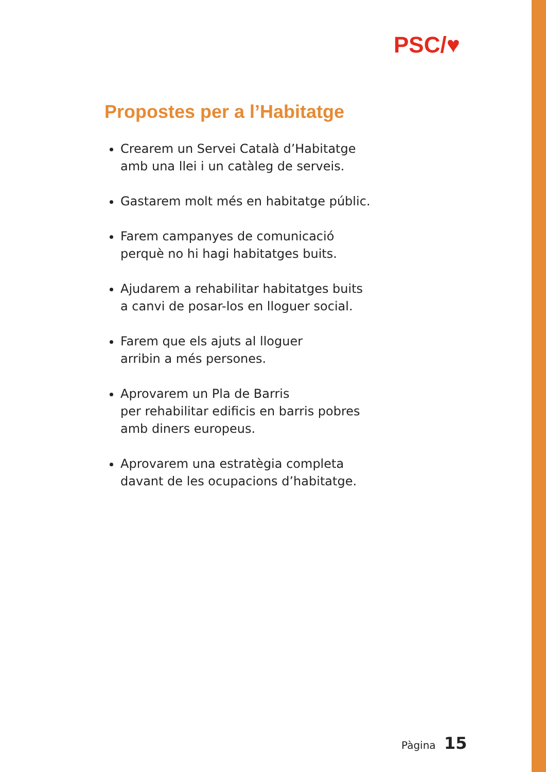PSC/♥
Propostes per a l’Habitatge
Crearem un Servei Català d’Habitatge
amb una llei i un catàleg de serveis.
Gastarem molt més en habitatge públic.
Farem campanyes de comunicació
perquè no hi hagi habitatges buits.
Ajudarem a rehabilitar habitatges buits
a canvi de posar-los en lloguer social.
Farem que els ajuts al lloguer
arribin a més persones.
Aprovarem un Pla de Barris
per rehabilitar edificis en barris pobres
amb diners europeus.
Aprovarem una estratègia completa
davant de les ocupacions d’habitatge.
Pàgina 15